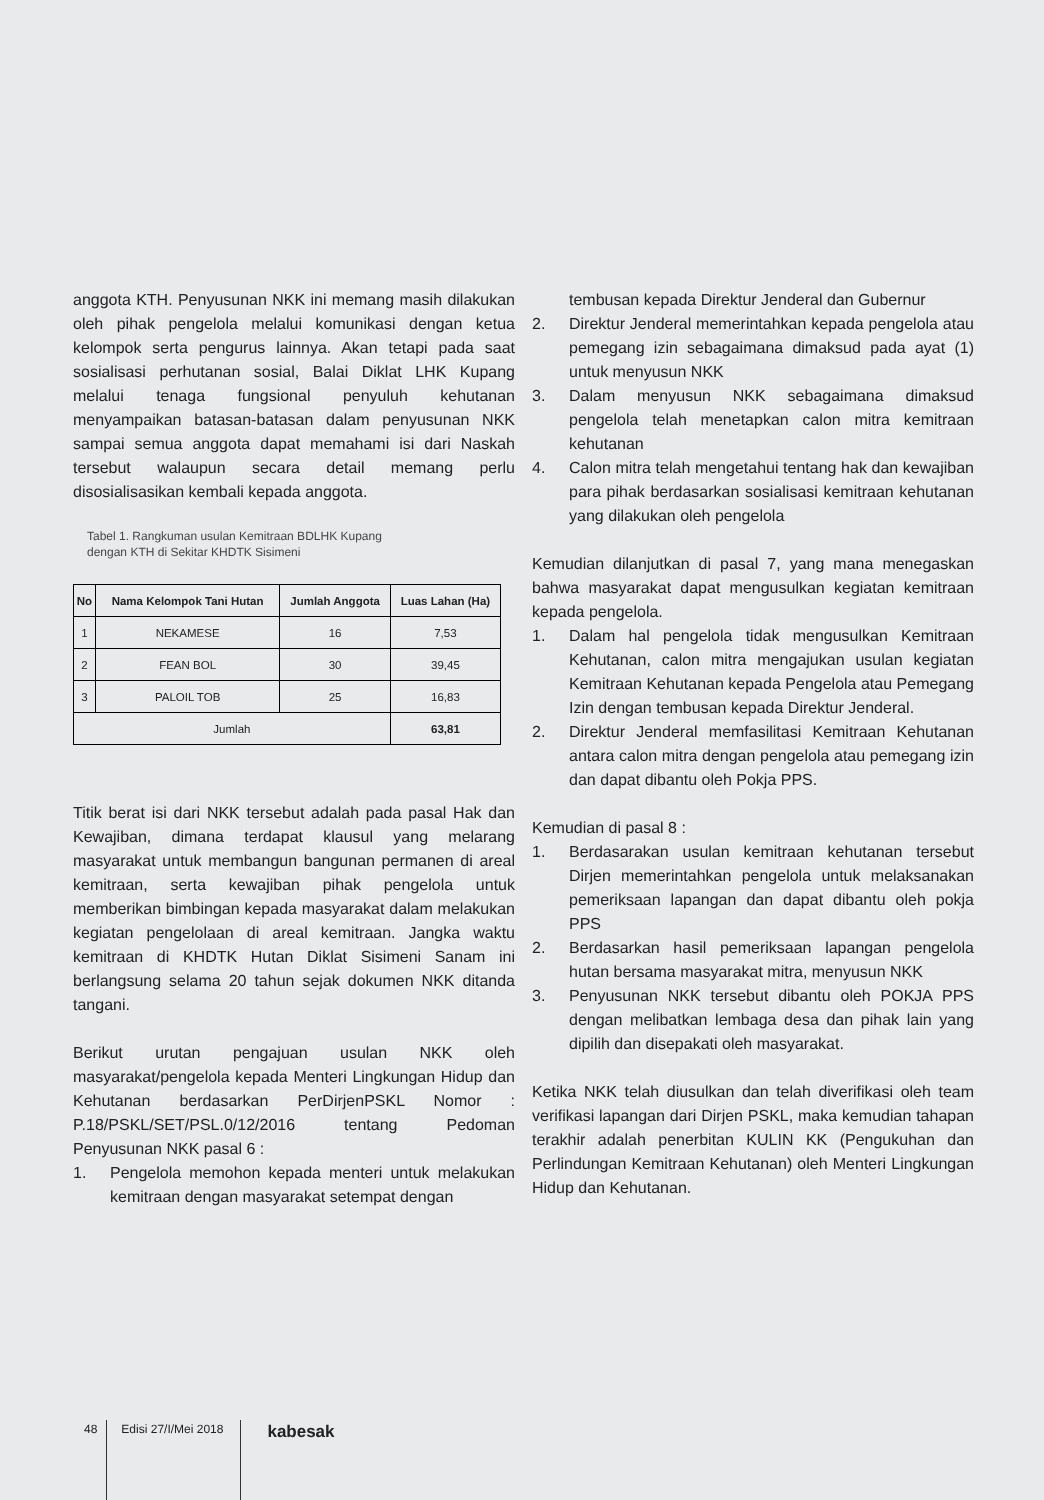anggota KTH. Penyusunan NKK ini memang masih dilakukan oleh pihak pengelola melalui komunikasi dengan ketua kelompok serta pengurus lainnya. Akan tetapi pada saat sosialisasi perhutanan sosial, Balai Diklat LHK Kupang melalui tenaga fungsional penyuluh kehutanan menyampaikan batasan-batasan dalam penyusunan NKK sampai semua anggota dapat memahami isi dari Naskah tersebut walaupun secara detail memang perlu disosialisasikan kembali kepada anggota.
Tabel 1. Rangkuman usulan Kemitraan BDLHK Kupang
dengan KTH di Sekitar KHDTK Sisimeni
| No | Nama Kelompok Tani Hutan | Jumlah Anggota | Luas Lahan (Ha) |
| --- | --- | --- | --- |
| 1 | NEKAMESE | 16 | 7,53 |
| 2 | FEAN BOL | 30 | 39,45 |
| 3 | PALOIL TOB | 25 | 16,83 |
| Jumlah | | | 63,81 |
Titik berat isi dari NKK tersebut adalah pada pasal Hak dan Kewajiban, dimana terdapat klausul yang melarang masyarakat untuk membangun bangunan permanen di areal kemitraan, serta kewajiban pihak pengelola untuk memberikan bimbingan kepada masyarakat dalam melakukan kegiatan pengelolaan di areal kemitraan. Jangka waktu kemitraan di KHDTK Hutan Diklat Sisimeni Sanam ini berlangsung selama 20 tahun sejak dokumen NKK ditanda tangani.
Berikut urutan pengajuan usulan NKK oleh masyarakat/pengelola kepada Menteri Lingkungan Hidup dan Kehutanan berdasarkan PerDirjenPSKL Nomor : P.18/PSKL/SET/PSL.0/12/2016 tentang Pedoman Penyusunan NKK pasal 6 :
1. Pengelola memohon kepada menteri untuk melakukan kemitraan dengan masyarakat setempat dengan
tembusan kepada Direktur Jenderal dan Gubernur
2. Direktur Jenderal memerintahkan kepada pengelola atau pemegang izin sebagaimana dimaksud pada ayat (1) untuk menyusun NKK
3. Dalam menyusun NKK sebagaimana dimaksud pengelola telah menetapkan calon mitra kemitraan kehutanan
4. Calon mitra telah mengetahui tentang hak dan kewajiban para pihak berdasarkan sosialisasi kemitraan kehutanan yang dilakukan oleh pengelola
Kemudian dilanjutkan di pasal 7, yang mana menegaskan bahwa masyarakat dapat mengusulkan kegiatan kemitraan kepada pengelola.
1. Dalam hal pengelola tidak mengusulkan Kemitraan Kehutanan, calon mitra mengajukan usulan kegiatan Kemitraan Kehutanan kepada Pengelola atau Pemegang Izin dengan tembusan kepada Direktur Jenderal.
2. Direktur Jenderal memfasilitasi Kemitraan Kehutanan antara calon mitra dengan pengelola atau pemegang izin dan dapat dibantu oleh Pokja PPS.
Kemudian di pasal 8 :
1. Berdasarakan usulan kemitraan kehutanan tersebut Dirjen memerintahkan pengelola untuk melaksanakan pemeriksaan lapangan dan dapat dibantu oleh pokja PPS
2. Berdasarkan hasil pemeriksaan lapangan pengelola hutan bersama masyarakat mitra, menyusun NKK
3. Penyusunan NKK tersebut dibantu oleh POKJA PPS dengan melibatkan lembaga desa dan pihak lain yang dipilih dan disepakati oleh masyarakat.
Ketika NKK telah diusulkan dan telah diverifikasi oleh team verifikasi lapangan dari Dirjen PSKL, maka kemudian tahapan terakhir adalah penerbitan KULIN KK (Pengukuhan dan Perlindungan Kemitraan Kehutanan) oleh Menteri Lingkungan Hidup dan Kehutanan.
48 Edisi 27/I/Mei 2018 kabesak